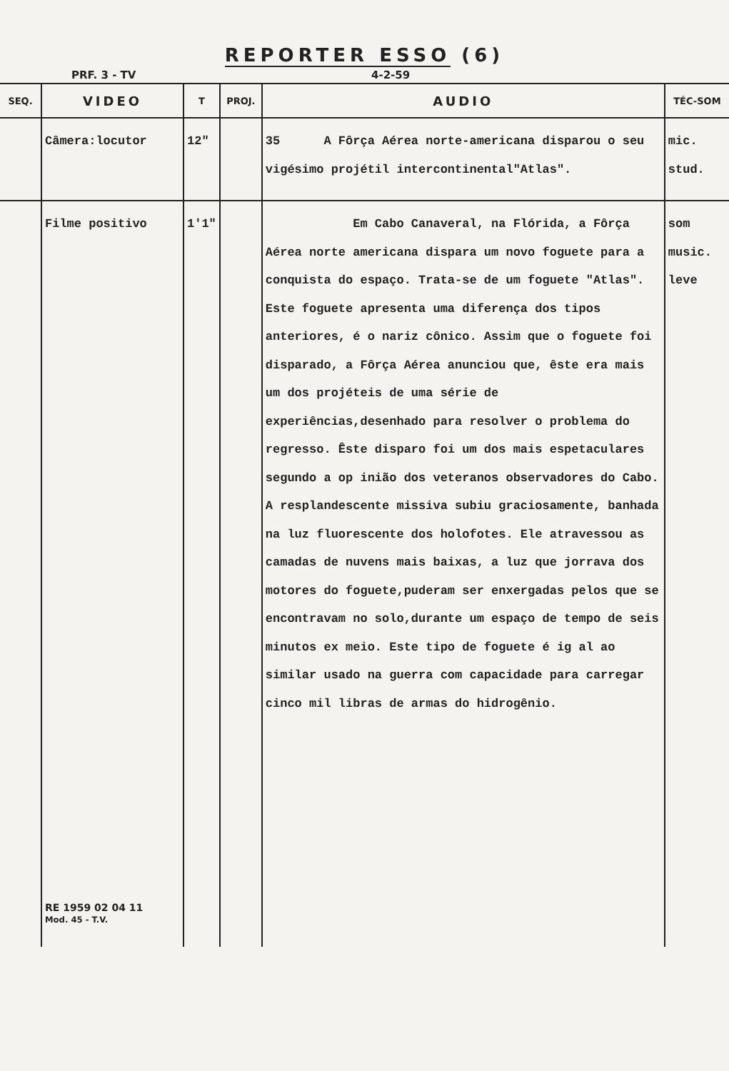REPORTER ESSO (6)
PRF. 3 - TV 4-2-59
| SEQ. | VIDEO | T | PROJ. | AUDIO | TÉC-SOM |
| --- | --- | --- | --- | --- | --- |
| | Câmera:locutor | 12" | | 35 A Fôrça Aérea norte-americana disparou o seu vigésimo projétil intercontinental"Atlas". | mic. stud. |
| | Filme positivo RE 1959 02 04 11 Mod. 45 - T.V. | 1'1" | | Em Cabo Canaveral, na Flórida, a Fôrça Aérea norte americana dispara um novo foguete para a conquista do espaço. Trata-se de um foguete "Atlas". Este foguete apresenta uma diferença dos tipos anteriores, é o nariz cônico. Assim que o foguete foi disparado, a Fôrça Aérea anunciou que, êste era mais um dos projéteis de uma série de experiências,desenhado para resolver o problema do regresso. Êste disparo foi um dos mais espetaculares segundo a op inião dos veteranos observadores do Cabo. A resplandescente missiva subiu graciosamente, banhada na luz fluorescente dos holofotes. Ele atravessou as camadas de nuvens mais baixas, a luz que jorrava dos motores do foguete,puderam ser enxergadas pelos que se encontravam no solo,durante um espaço de tempo de seis minutos ex meio. Este tipo de foguete é ig al ao similar usado na guerra com capacidade para carregar cinco mil libras de armas do hidrogênio. | som music. leve |